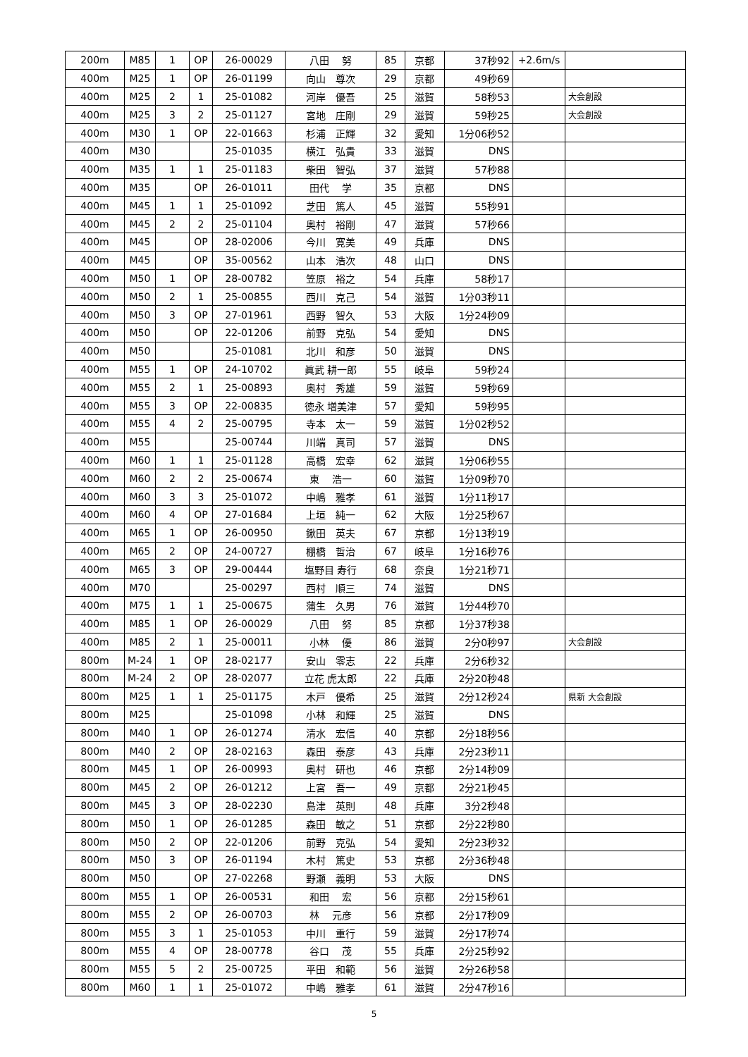| 200m | M85 | 1 | OP | 26-00029 | 八田 努 | 85 | 京都 | 37秒92 | +2.6m/s | |
| 400m | M25 | 1 | OP | 26-01199 | 向山 尊次 | 29 | 京都 | 49秒69 | | |
| 400m | M25 | 2 | 1 | 25-01082 | 河岸 優吾 | 25 | 滋賀 | 58秒53 | | 大会創設 |
| 400m | M25 | 3 | 2 | 25-01127 | 宮地 庄剛 | 29 | 滋賀 | 59秒25 | | 大会創設 |
| 400m | M30 | 1 | OP | 22-01663 | 杉浦 正輝 | 32 | 愛知 | 1分06秒52 | | |
| 400m | M30 | | | 25-01035 | 横江 弘貴 | 33 | 滋賀 | DNS | | |
| 400m | M35 | 1 | 1 | 25-01183 | 柴田 智弘 | 37 | 滋賀 | 57秒88 | | |
| 400m | M35 | | OP | 26-01011 | 田代 学 | 35 | 京都 | DNS | | |
| 400m | M45 | 1 | 1 | 25-01092 | 芝田 篤人 | 45 | 滋賀 | 55秒91 | | |
| 400m | M45 | 2 | 2 | 25-01104 | 奥村 裕剛 | 47 | 滋賀 | 57秒66 | | |
| 400m | M45 | | OP | 28-02006 | 今川 寛美 | 49 | 兵庫 | DNS | | |
| 400m | M45 | | OP | 35-00562 | 山本 浩次 | 48 | 山口 | DNS | | |
| 400m | M50 | 1 | OP | 28-00782 | 笠原 裕之 | 54 | 兵庫 | 58秒17 | | |
| 400m | M50 | 2 | 1 | 25-00855 | 西川 克己 | 54 | 滋賀 | 1分03秒11 | | |
| 400m | M50 | 3 | OP | 27-01961 | 西野 智久 | 53 | 大阪 | 1分24秒09 | | |
| 400m | M50 | | OP | 22-01206 | 前野 克弘 | 54 | 愛知 | DNS | | |
| 400m | M50 | | | 25-01081 | 北川 和彦 | 50 | 滋賀 | DNS | | |
| 400m | M55 | 1 | OP | 24-10702 | 眞武 耕一郎 | 55 | 岐阜 | 59秒24 | | |
| 400m | M55 | 2 | 1 | 25-00893 | 奥村 秀雄 | 59 | 滋賀 | 59秒69 | | |
| 400m | M55 | 3 | OP | 22-00835 | 徳永 増美津 | 57 | 愛知 | 59秒95 | | |
| 400m | M55 | 4 | 2 | 25-00795 | 寺本 太一 | 59 | 滋賀 | 1分02秒52 | | |
| 400m | M55 | | | 25-00744 | 川端 真司 | 57 | 滋賀 | DNS | | |
| 400m | M60 | 1 | 1 | 25-01128 | 高橋 宏幸 | 62 | 滋賀 | 1分06秒55 | | |
| 400m | M60 | 2 | 2 | 25-00674 | 東 浩一 | 60 | 滋賀 | 1分09秒70 | | |
| 400m | M60 | 3 | 3 | 25-01072 | 中嶋 雅孝 | 61 | 滋賀 | 1分11秒17 | | |
| 400m | M60 | 4 | OP | 27-01684 | 上垣 純一 | 62 | 大阪 | 1分25秒67 | | |
| 400m | M65 | 1 | OP | 26-00950 | 鍬田 英夫 | 67 | 京都 | 1分13秒19 | | |
| 400m | M65 | 2 | OP | 24-00727 | 棚橋 哲治 | 67 | 岐阜 | 1分16秒76 | | |
| 400m | M65 | 3 | OP | 29-00444 | 塩野目 寿行 | 68 | 奈良 | 1分21秒71 | | |
| 400m | M70 | | | 25-00297 | 西村 順三 | 74 | 滋賀 | DNS | | |
| 400m | M75 | 1 | 1 | 25-00675 | 蒲生 久男 | 76 | 滋賀 | 1分44秒70 | | |
| 400m | M85 | 1 | OP | 26-00029 | 八田 努 | 85 | 京都 | 1分37秒38 | | |
| 400m | M85 | 2 | 1 | 25-00011 | 小林 優 | 86 | 滋賀 | 2分0秒97 | | 大会創設 |
| 800m | M-24 | 1 | OP | 28-02177 | 安山 零志 | 22 | 兵庫 | 2分6秒32 | | |
| 800m | M-24 | 2 | OP | 28-02077 | 立花 虎太郎 | 22 | 兵庫 | 2分20秒48 | | |
| 800m | M25 | 1 | 1 | 25-01175 | 木戸 優希 | 25 | 滋賀 | 2分12秒24 | | 県新 大会創設 |
| 800m | M25 | | | 25-01098 | 小林 和輝 | 25 | 滋賀 | DNS | | |
| 800m | M40 | 1 | OP | 26-01274 | 清水 宏信 | 40 | 京都 | 2分18秒56 | | |
| 800m | M40 | 2 | OP | 28-02163 | 森田 泰彦 | 43 | 兵庫 | 2分23秒11 | | |
| 800m | M45 | 1 | OP | 26-00993 | 奥村 研也 | 46 | 京都 | 2分14秒09 | | |
| 800m | M45 | 2 | OP | 26-01212 | 上宮 吾一 | 49 | 京都 | 2分21秒45 | | |
| 800m | M45 | 3 | OP | 28-02230 | 島津 英則 | 48 | 兵庫 | 3分2秒48 | | |
| 800m | M50 | 1 | OP | 26-01285 | 森田 敏之 | 51 | 京都 | 2分22秒80 | | |
| 800m | M50 | 2 | OP | 22-01206 | 前野 克弘 | 54 | 愛知 | 2分23秒32 | | |
| 800m | M50 | 3 | OP | 26-01194 | 木村 篤史 | 53 | 京都 | 2分36秒48 | | |
| 800m | M50 | | OP | 27-02268 | 野瀬 義明 | 53 | 大阪 | DNS | | |
| 800m | M55 | 1 | OP | 26-00531 | 和田 宏 | 56 | 京都 | 2分15秒61 | | |
| 800m | M55 | 2 | OP | 26-00703 | 林 元彦 | 56 | 京都 | 2分17秒09 | | |
| 800m | M55 | 3 | 1 | 25-01053 | 中川 重行 | 59 | 滋賀 | 2分17秒74 | | |
| 800m | M55 | 4 | OP | 28-00778 | 谷口 茂 | 55 | 兵庫 | 2分25秒92 | | |
| 800m | M55 | 5 | 2 | 25-00725 | 平田 和範 | 56 | 滋賀 | 2分26秒58 | | |
| 800m | M60 | 1 | 1 | 25-01072 | 中嶋 雅孝 | 61 | 滋賀 | 2分47秒16 | | |
5